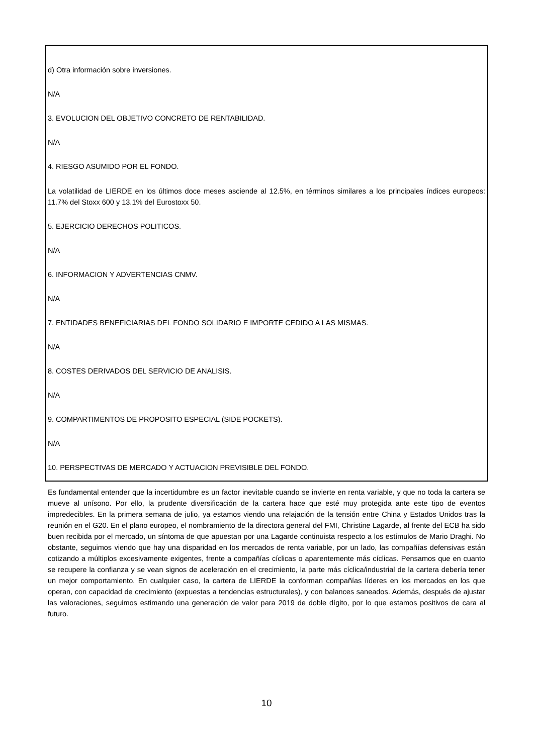d) Otra información sobre inversiones.
N/A
3. EVOLUCION DEL OBJETIVO CONCRETO DE RENTABILIDAD.
N/A
4. RIESGO ASUMIDO POR EL FONDO.
La volatilidad de LIERDE en los últimos doce meses asciende al 12.5%, en términos similares a los principales índices europeos: 11.7% del Stoxx 600 y 13.1% del Eurostoxx 50.
5. EJERCICIO DERECHOS POLITICOS.
N/A
6. INFORMACION Y ADVERTENCIAS CNMV.
N/A
7. ENTIDADES BENEFICIARIAS DEL FONDO SOLIDARIO E IMPORTE CEDIDO A LAS MISMAS.
N/A
8. COSTES DERIVADOS DEL SERVICIO DE ANALISIS.
N/A
9. COMPARTIMENTOS DE PROPOSITO ESPECIAL (SIDE POCKETS).
N/A
10. PERSPECTIVAS DE MERCADO Y ACTUACION PREVISIBLE DEL FONDO.
Es fundamental entender que la incertidumbre es un factor inevitable cuando se invierte en renta variable, y que no toda la cartera se mueve al unísono. Por ello, la prudente diversificación de la cartera hace que esté muy protegida ante este tipo de eventos impredecibles. En la primera semana de julio, ya estamos viendo una relajación de la tensión entre China y Estados Unidos tras la reunión en el G20. En el plano europeo, el nombramiento de la directora general del FMI, Christine Lagarde, al frente del ECB ha sido buen recibida por el mercado, un síntoma de que apuestan por una Lagarde continuista respecto a los estímulos de Mario Draghi. No obstante, seguimos viendo que hay una disparidad en los mercados de renta variable, por un lado, las compañías defensivas están cotizando a múltiplos excesivamente exigentes, frente a compañías cíclicas o aparentemente más cíclicas. Pensamos que en cuanto se recupere la confianza y se vean signos de aceleración en el crecimiento, la parte más cíclica/industrial de la cartera debería tener un mejor comportamiento. En cualquier caso, la cartera de LIERDE la conforman compañías líderes en los mercados en los que operan, con capacidad de crecimiento (expuestas a tendencias estructurales), y con balances saneados. Además, después de ajustar las valoraciones, seguimos estimando una generación de valor para 2019 de doble dígito, por lo que estamos positivos de cara al futuro.
10